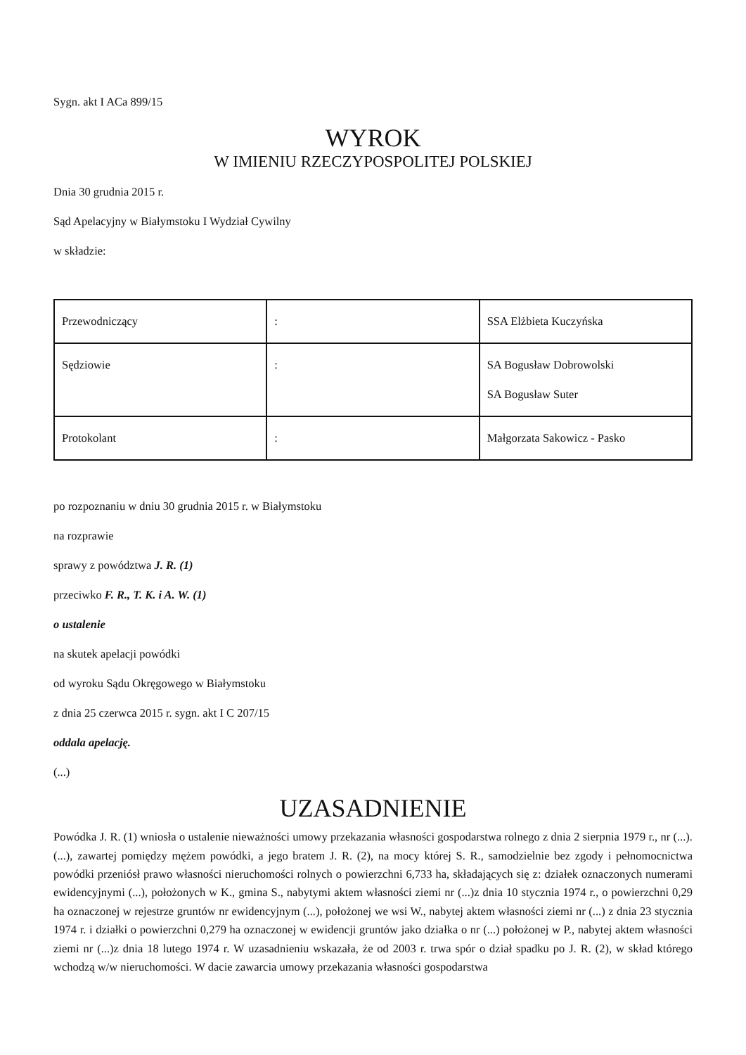Sygn. akt I ACa 899/15
WYROK
W IMIENIU RZECZYPOSPOLITEJ POLSKIEJ
Dnia 30 grudnia 2015 r.
Sąd Apelacyjny w Białymstoku I Wydział Cywilny
w składzie:
| Przewodniczący | : | SSA Elżbieta Kuczyńska |
| Sędziowie | : | SA Bogusław Dobrowolski SA Bogusław Suter |
| Protokolant | : | Małgorzata Sakowicz - Pasko |
po rozpoznaniu w dniu 30 grudnia 2015 r. w Białymstoku
na rozprawie
sprawy z powództwa J. R. (1)
przeciwko F. R., T. K. i A. W. (1)
o ustalenie
na skutek apelacji powódki
od wyroku Sądu Okręgowego w Białymstoku
z dnia 25 czerwca 2015 r. sygn. akt I C 207/15
oddala apelację.
(...)
UZASADNIENIE
Powódka J. R. (1) wniosła o ustalenie nieważności umowy przekazania własności gospodarstwa rolnego z dnia 2 sierpnia 1979 r., nr (...). (...), zawartej pomiędzy mężem powódki, a jego bratem J. R. (2), na mocy której S. R., samodzielnie bez zgody i pełnomocnictwa powódki przeniósł prawo własności nieruchomości rolnych o powierzchni 6,733 ha, składających się z: działek oznaczonych numerami ewidencyjnymi (...), położonych w K., gmina S., nabytymi aktem własności ziemi nr (...)z dnia 10 stycznia 1974 r., o powierzchni 0,29 ha oznaczonej w rejestrze gruntów nr ewidencyjnym (...), położonej we wsi W., nabytej aktem własności ziemi nr (...) z dnia 23 stycznia 1974 r. i działki o powierzchni 0,279 ha oznaczonej w ewidencji gruntów jako działka o nr (...) położonej w P., nabytej aktem własności ziemi nr (...)z dnia 18 lutego 1974 r. W uzasadnieniu wskazała, że od 2003 r. trwa spór o dział spadku po J. R. (2), w skład którego wchodzą w/w nieruchomości. W dacie zawarcia umowy przekazania własności gospodarstwa